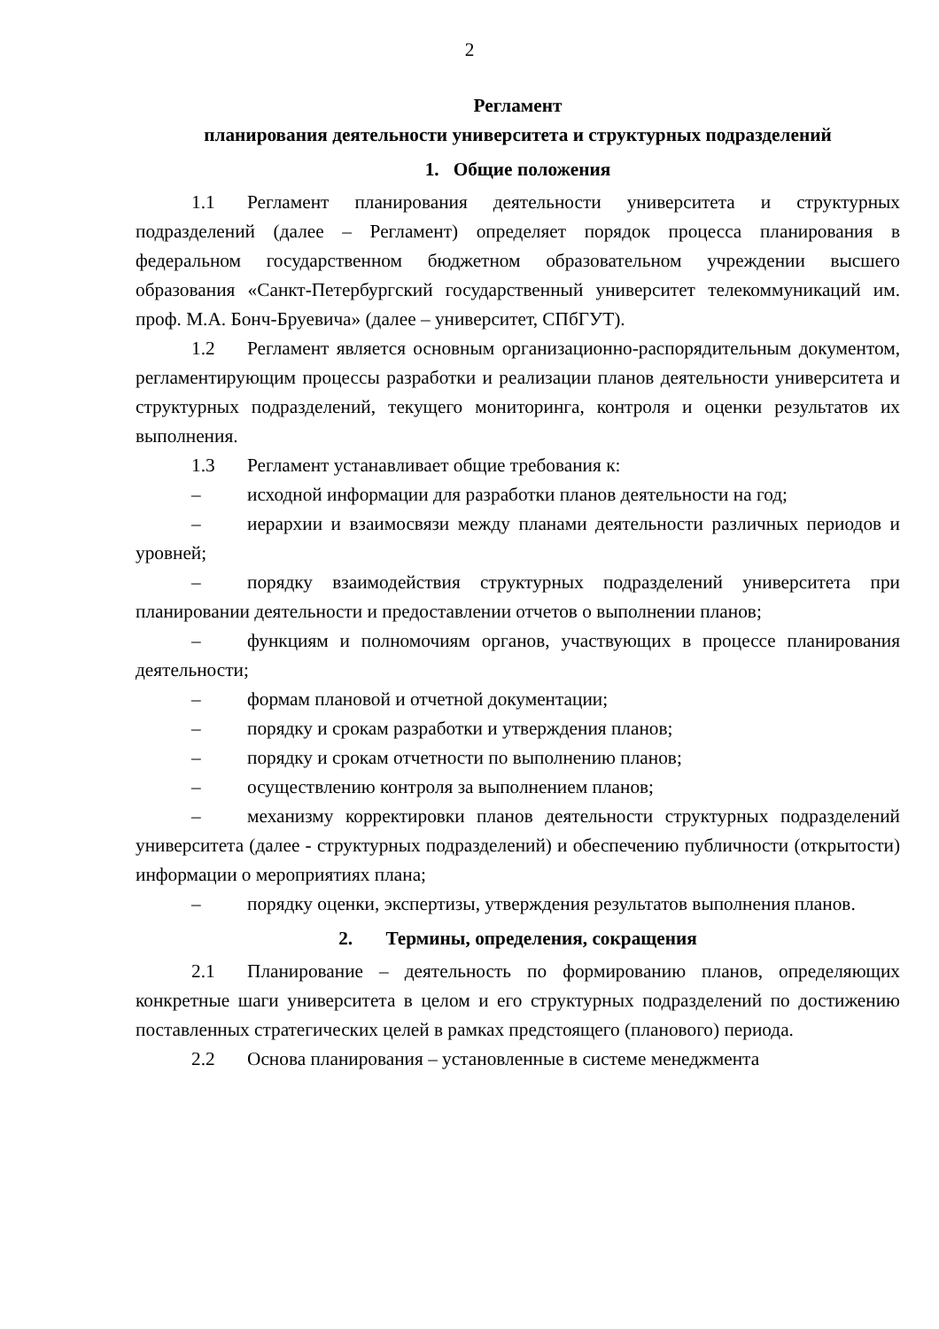2
Регламент
планирования деятельности университета и структурных подразделений
1. Общие положения
1.1 Регламент планирования деятельности университета и структурных подразделений (далее – Регламент) определяет порядок процесса планирования в федеральном государственном бюджетном образовательном учреждении высшего образования «Санкт-Петербургский государственный университет телекоммуникаций им. проф. М.А. Бонч-Бруевича» (далее – университет, СПбГУТ).
1.2 Регламент является основным организационно-распорядительным документом, регламентирующим процессы разработки и реализации планов деятельности университета и структурных подразделений, текущего мониторинга, контроля и оценки результатов их выполнения.
1.3 Регламент устанавливает общие требования к:
– исходной информации для разработки планов деятельности на год;
– иерархии и взаимосвязи между планами деятельности различных периодов и уровней;
– порядку взаимодействия структурных подразделений университета при планировании деятельности и предоставлении отчетов о выполнении планов;
– функциям и полномочиям органов, участвующих в процессе планирования деятельности;
– формам плановой и отчетной документации;
– порядку и срокам разработки и утверждения планов;
– порядку и срокам отчетности по выполнению планов;
– осуществлению контроля за выполнением планов;
– механизму корректировки планов деятельности структурных подразделений университета (далее - структурных подразделений) и обеспечению публичности (открытости) информации о мероприятиях плана;
– порядку оценки, экспертизы, утверждения результатов выполнения планов.
2. Термины, определения, сокращения
2.1 Планирование – деятельность по формированию планов, определяющих конкретные шаги университета в целом и его структурных подразделений по достижению поставленных стратегических целей в рамках предстоящего (планового) периода.
2.2 Основа планирования – установленные в системе менеджмента